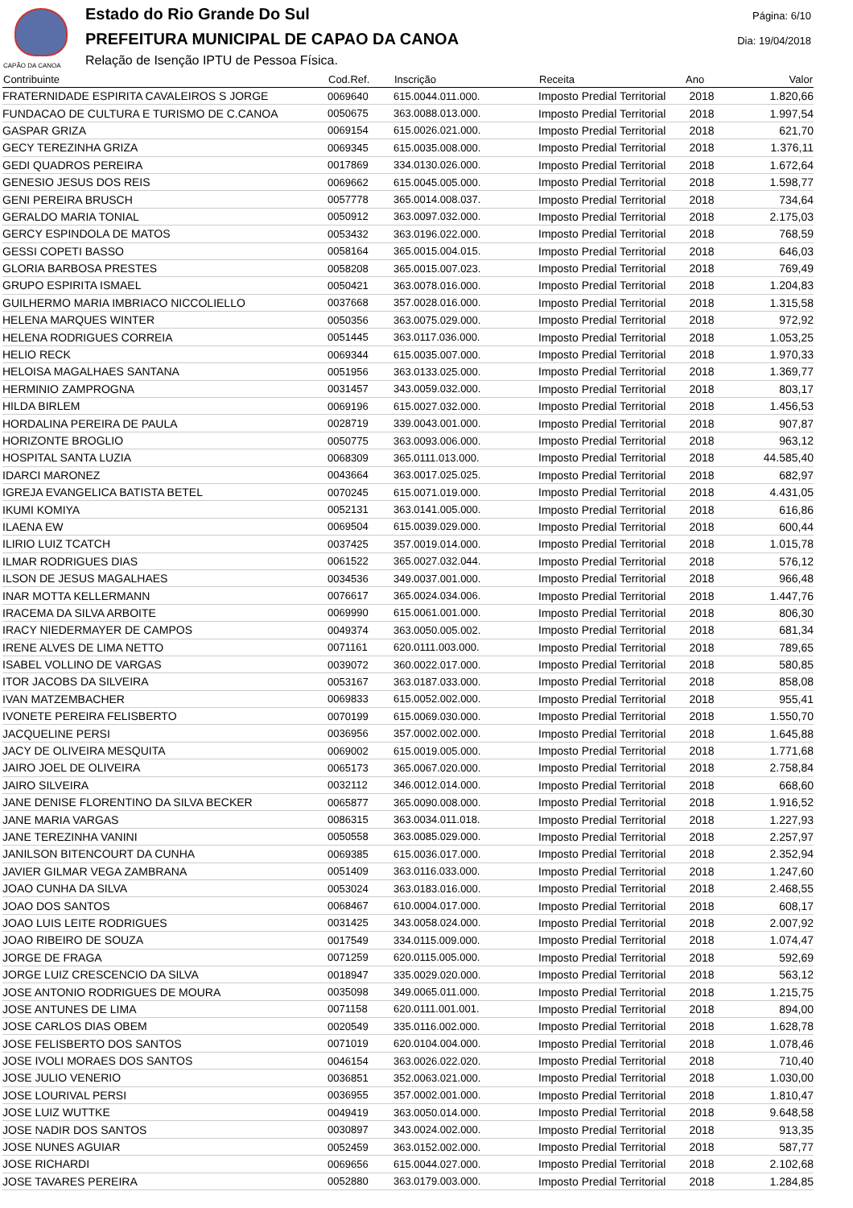CAPÃO DA CANOA
Estado do Rio Grande Do Sul
PREFEITURA MUNICIPAL DE CAPAO DA CANOA
Relação de Isenção IPTU de Pessoa Física.
Página: 6/10
Dia: 19/04/2018
| Contribuinte | Cod.Ref. | Inscrição | Receita | Ano | Valor |
| --- | --- | --- | --- | --- | --- |
| FRATERNIDADE ESPIRITA CAVALEIROS S JORGE | 0069640 | 615.0044.011.000. | Imposto Predial Territorial | 2018 | 1.820,66 |
| FUNDACAO DE CULTURA E TURISMO DE C.CANOA | 0050675 | 363.0088.013.000. | Imposto Predial Territorial | 2018 | 1.997,54 |
| GASPAR GRIZA | 0069154 | 615.0026.021.000. | Imposto Predial Territorial | 2018 | 621,70 |
| GECY TEREZINHA GRIZA | 0069345 | 615.0035.008.000. | Imposto Predial Territorial | 2018 | 1.376,11 |
| GEDI QUADROS PEREIRA | 0017869 | 334.0130.026.000. | Imposto Predial Territorial | 2018 | 1.672,64 |
| GENESIO JESUS DOS REIS | 0069662 | 615.0045.005.000. | Imposto Predial Territorial | 2018 | 1.598,77 |
| GENI PEREIRA BRUSCH | 0057778 | 365.0014.008.037. | Imposto Predial Territorial | 2018 | 734,64 |
| GERALDO MARIA TONIAL | 0050912 | 363.0097.032.000. | Imposto Predial Territorial | 2018 | 2.175,03 |
| GERCY ESPINDOLA DE MATOS | 0053432 | 363.0196.022.000. | Imposto Predial Territorial | 2018 | 768,59 |
| GESSI COPETI BASSO | 0058164 | 365.0015.004.015. | Imposto Predial Territorial | 2018 | 646,03 |
| GLORIA BARBOSA PRESTES | 0058208 | 365.0015.007.023. | Imposto Predial Territorial | 2018 | 769,49 |
| GRUPO ESPIRITA ISMAEL | 0050421 | 363.0078.016.000. | Imposto Predial Territorial | 2018 | 1.204,83 |
| GUILHERMO MARIA IMBRIACO NICCOLIELLO | 0037668 | 357.0028.016.000. | Imposto Predial Territorial | 2018 | 1.315,58 |
| HELENA MARQUES WINTER | 0050356 | 363.0075.029.000. | Imposto Predial Territorial | 2018 | 972,92 |
| HELENA RODRIGUES CORREIA | 0051445 | 363.0117.036.000. | Imposto Predial Territorial | 2018 | 1.053,25 |
| HELIO RECK | 0069344 | 615.0035.007.000. | Imposto Predial Territorial | 2018 | 1.970,33 |
| HELOISA MAGALHAES SANTANA | 0051956 | 363.0133.025.000. | Imposto Predial Territorial | 2018 | 1.369,77 |
| HERMINIO ZAMPROGNA | 0031457 | 343.0059.032.000. | Imposto Predial Territorial | 2018 | 803,17 |
| HILDA BIRLEM | 0069196 | 615.0027.032.000. | Imposto Predial Territorial | 2018 | 1.456,53 |
| HORDALINA PEREIRA DE PAULA | 0028719 | 339.0043.001.000. | Imposto Predial Territorial | 2018 | 907,87 |
| HORIZONTE BROGLIO | 0050775 | 363.0093.006.000. | Imposto Predial Territorial | 2018 | 963,12 |
| HOSPITAL SANTA LUZIA | 0068309 | 365.0111.013.000. | Imposto Predial Territorial | 2018 | 44.585,40 |
| IDARCI MARONEZ | 0043664 | 363.0017.025.025. | Imposto Predial Territorial | 2018 | 682,97 |
| IGREJA EVANGELICA BATISTA BETEL | 0070245 | 615.0071.019.000. | Imposto Predial Territorial | 2018 | 4.431,05 |
| IKUMI KOMIYA | 0052131 | 363.0141.005.000. | Imposto Predial Territorial | 2018 | 616,86 |
| ILAENA EW | 0069504 | 615.0039.029.000. | Imposto Predial Territorial | 2018 | 600,44 |
| ILIRIO LUIZ TCATCH | 0037425 | 357.0019.014.000. | Imposto Predial Territorial | 2018 | 1.015,78 |
| ILMAR RODRIGUES DIAS | 0061522 | 365.0027.032.044. | Imposto Predial Territorial | 2018 | 576,12 |
| ILSON DE JESUS MAGALHAES | 0034536 | 349.0037.001.000. | Imposto Predial Territorial | 2018 | 966,48 |
| INAR MOTTA KELLERMANN | 0076617 | 365.0024.034.006. | Imposto Predial Territorial | 2018 | 1.447,76 |
| IRACEMA DA SILVA ARBOITE | 0069990 | 615.0061.001.000. | Imposto Predial Territorial | 2018 | 806,30 |
| IRACY NIEDERMAYER DE CAMPOS | 0049374 | 363.0050.005.002. | Imposto Predial Territorial | 2018 | 681,34 |
| IRENE ALVES DE LIMA NETTO | 0071161 | 620.0111.003.000. | Imposto Predial Territorial | 2018 | 789,65 |
| ISABEL VOLLINO DE VARGAS | 0039072 | 360.0022.017.000. | Imposto Predial Territorial | 2018 | 580,85 |
| ITOR JACOBS DA SILVEIRA | 0053167 | 363.0187.033.000. | Imposto Predial Territorial | 2018 | 858,08 |
| IVAN MATZEMBACHER | 0069833 | 615.0052.002.000. | Imposto Predial Territorial | 2018 | 955,41 |
| IVONETE PEREIRA FELISBERTO | 0070199 | 615.0069.030.000. | Imposto Predial Territorial | 2018 | 1.550,70 |
| JACQUELINE PERSI | 0036956 | 357.0002.002.000. | Imposto Predial Territorial | 2018 | 1.645,88 |
| JACY DE OLIVEIRA MESQUITA | 0069002 | 615.0019.005.000. | Imposto Predial Territorial | 2018 | 1.771,68 |
| JAIRO JOEL DE OLIVEIRA | 0065173 | 365.0067.020.000. | Imposto Predial Territorial | 2018 | 2.758,84 |
| JAIRO SILVEIRA | 0032112 | 346.0012.014.000. | Imposto Predial Territorial | 2018 | 668,60 |
| JANE DENISE FLORENTINO DA SILVA BECKER | 0065877 | 365.0090.008.000. | Imposto Predial Territorial | 2018 | 1.916,52 |
| JANE MARIA VARGAS | 0086315 | 363.0034.011.018. | Imposto Predial Territorial | 2018 | 1.227,93 |
| JANE TEREZINHA VANINI | 0050558 | 363.0085.029.000. | Imposto Predial Territorial | 2018 | 2.257,97 |
| JANILSON BITENCOURT DA CUNHA | 0069385 | 615.0036.017.000. | Imposto Predial Territorial | 2018 | 2.352,94 |
| JAVIER GILMAR VEGA ZAMBRANA | 0051409 | 363.0116.033.000. | Imposto Predial Territorial | 2018 | 1.247,60 |
| JOAO CUNHA DA SILVA | 0053024 | 363.0183.016.000. | Imposto Predial Territorial | 2018 | 2.468,55 |
| JOAO DOS SANTOS | 0068467 | 610.0004.017.000. | Imposto Predial Territorial | 2018 | 608,17 |
| JOAO LUIS LEITE RODRIGUES | 0031425 | 343.0058.024.000. | Imposto Predial Territorial | 2018 | 2.007,92 |
| JOAO RIBEIRO DE SOUZA | 0017549 | 334.0115.009.000. | Imposto Predial Territorial | 2018 | 1.074,47 |
| JORGE DE FRAGA | 0071259 | 620.0115.005.000. | Imposto Predial Territorial | 2018 | 592,69 |
| JORGE LUIZ CRESCENCIO DA SILVA | 0018947 | 335.0029.020.000. | Imposto Predial Territorial | 2018 | 563,12 |
| JOSE ANTONIO RODRIGUES DE MOURA | 0035098 | 349.0065.011.000. | Imposto Predial Territorial | 2018 | 1.215,75 |
| JOSE ANTUNES DE LIMA | 0071158 | 620.0111.001.001. | Imposto Predial Territorial | 2018 | 894,00 |
| JOSE CARLOS DIAS OBEM | 0020549 | 335.0116.002.000. | Imposto Predial Territorial | 2018 | 1.628,78 |
| JOSE FELISBERTO DOS SANTOS | 0071019 | 620.0104.004.000. | Imposto Predial Territorial | 2018 | 1.078,46 |
| JOSE IVOLI MORAES DOS SANTOS | 0046154 | 363.0026.022.020. | Imposto Predial Territorial | 2018 | 710,40 |
| JOSE JULIO VENERIO | 0036851 | 352.0063.021.000. | Imposto Predial Territorial | 2018 | 1.030,00 |
| JOSE LOURIVAL PERSI | 0036955 | 357.0002.001.000. | Imposto Predial Territorial | 2018 | 1.810,47 |
| JOSE LUIZ WUTTKE | 0049419 | 363.0050.014.000. | Imposto Predial Territorial | 2018 | 9.648,58 |
| JOSE NADIR DOS SANTOS | 0030897 | 343.0024.002.000. | Imposto Predial Territorial | 2018 | 913,35 |
| JOSE NUNES AGUIAR | 0052459 | 363.0152.002.000. | Imposto Predial Territorial | 2018 | 587,77 |
| JOSE RICHARDI | 0069656 | 615.0044.027.000. | Imposto Predial Territorial | 2018 | 2.102,68 |
| JOSE TAVARES PEREIRA | 0052880 | 363.0179.003.000. | Imposto Predial Territorial | 2018 | 1.284,85 |